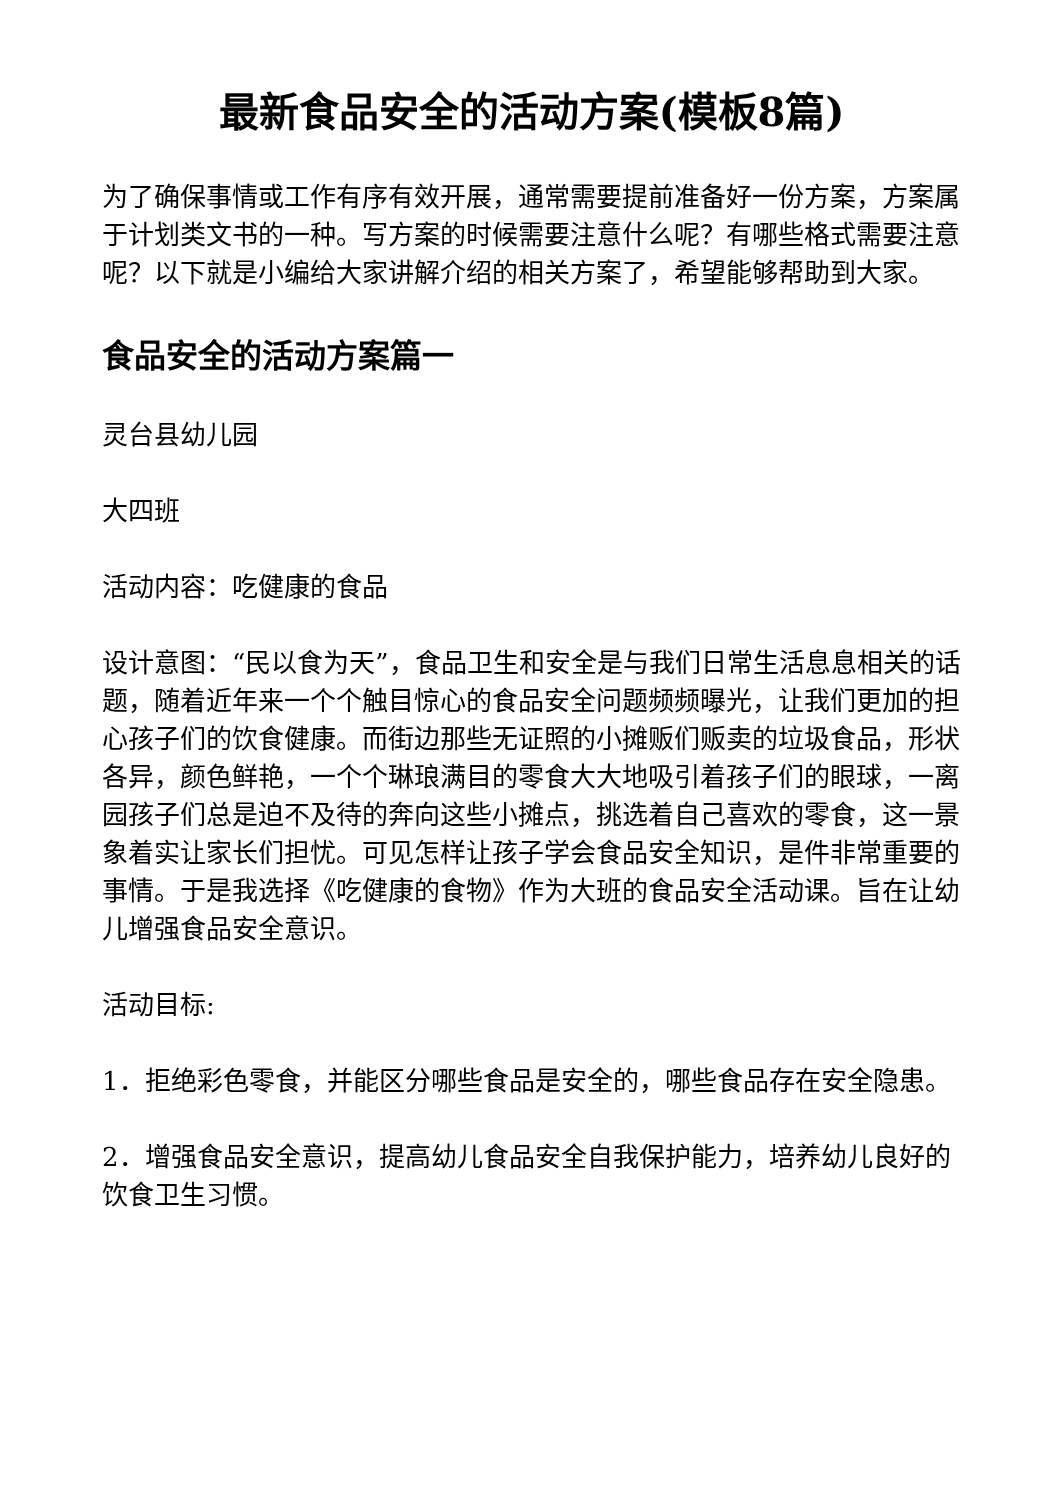最新食品安全的活动方案(模板8篇)
为了确保事情或工作有序有效开展，通常需要提前准备好一份方案，方案属于计划类文书的一种。写方案的时候需要注意什么呢？有哪些格式需要注意呢？以下就是小编给大家讲解介绍的相关方案了，希望能够帮助到大家。
食品安全的活动方案篇一
灵台县幼儿园
大四班
活动内容：吃健康的食品
设计意图：“民以食为天”，食品卫生和安全是与我们日常生活息息相关的话题，随着近年来一个个触目惊心的食品安全问题频频曝光，让我们更加的担心孩子们的饮食健康。而街边那些无证照的小摊贩们贩卖的垃圾食品，形状各异，颜色鲜艳，一个个琳琅满目的零食大大地吸引着孩子们的眼球，一离园孩子们总是迫不及待的奔向这些小摊点，挑选着自己喜欢的零食，这一景象着实让家长们担忧。可见怎样让孩子学会食品安全知识，是件非常重要的事情。于是我选择《吃健康的食物》作为大班的食品安全活动课。旨在让幼儿增强食品安全意识。
活动目标:
1．拒绝彩色零食，并能区分哪些食品是安全的，哪些食品存在安全隐患。
2．增强食品安全意识，提高幼儿食品安全自我保护能力，培养幼儿良好的饮食卫生习惯。